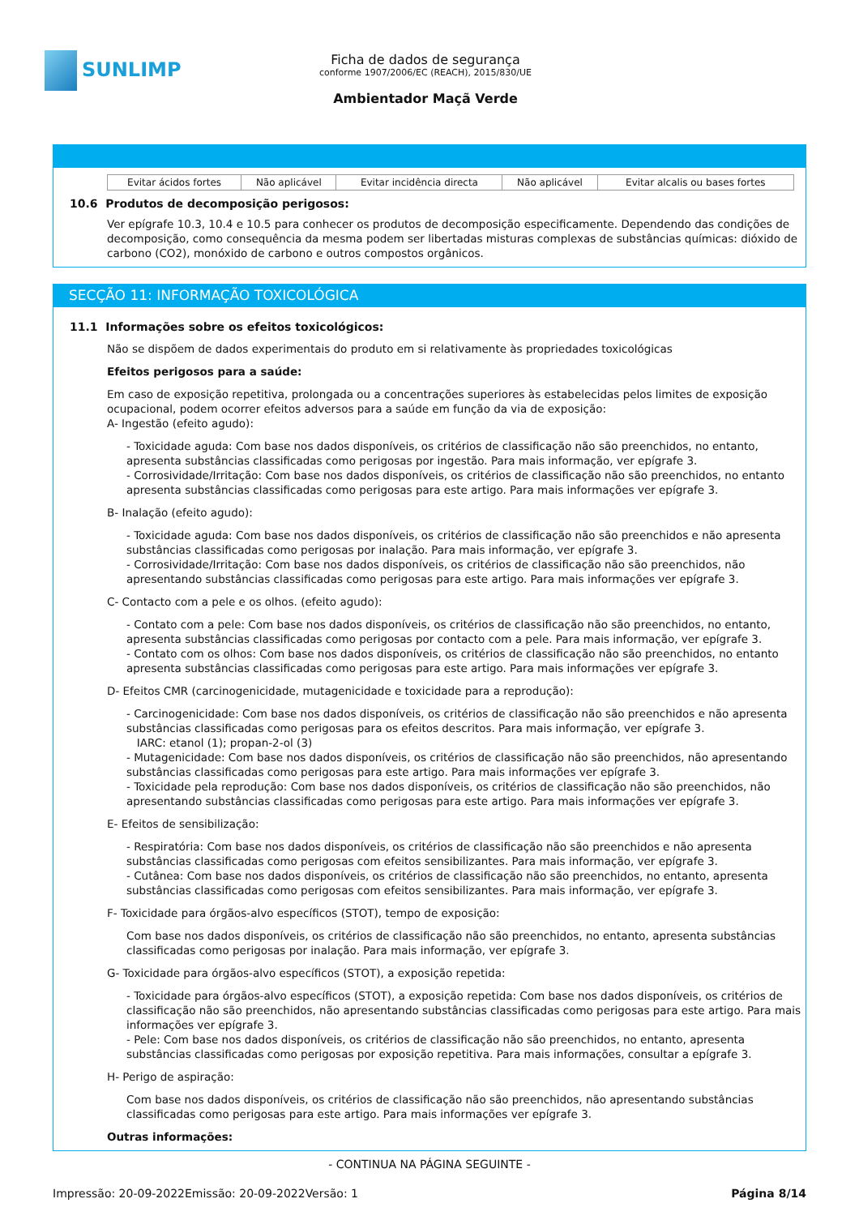SUNLIMP
Ficha de dados de segurança
conforme 1907/2006/EC (REACH), 2015/830/UE
Ambientador Maçã Verde
| Evitar ácidos fortes | Não aplicável | Evitar incidência directa | Não aplicável | Evitar alcalis ou bases fortes |
10.6 Produtos de decomposição perigosos:
Ver epígrafe 10.3, 10.4 e 10.5 para conhecer os produtos de decomposição especificamente. Dependendo das condições de decomposição, como consequência da mesma podem ser libertadas misturas complexas de substâncias químicas: dióxido de carbono (CO2), monóxido de carbono e outros compostos orgânicos.
SECÇÃO 11: INFORMAÇÃO TOXICOLÓGICA
11.1 Informações sobre os efeitos toxicológicos:
Não se dispõem de dados experimentais do produto em si relativamente às propriedades toxicológicas
Efeitos perigosos para a saúde:
Em caso de exposição repetitiva, prolongada ou a concentrações superiores às estabelecidas pelos limites de exposição ocupacional, podem ocorrer efeitos adversos para a saúde em função da via de exposição:
A- Ingestão (efeito agudo):
- Toxicidade aguda: Com base nos dados disponíveis, os critérios de classificação não são preenchidos, no entanto, apresenta substâncias classificadas como perigosas por ingestão. Para mais informação, ver epígrafe 3.
- Corrosividade/Irritação: Com base nos dados disponíveis, os critérios de classificação não são preenchidos, no entanto apresenta substâncias classificadas como perigosas para este artigo. Para mais informações ver epígrafe 3.
B- Inalação (efeito agudo):
- Toxicidade aguda: Com base nos dados disponíveis, os critérios de classificação não são preenchidos e não apresenta substâncias classificadas como perigosas por inalação. Para mais informação, ver epígrafe 3.
- Corrosividade/Irritação: Com base nos dados disponíveis, os critérios de classificação não são preenchidos, não apresentando substâncias classificadas como perigosas para este artigo. Para mais informações ver epígrafe 3.
C- Contacto com a pele e os olhos. (efeito agudo):
- Contato com a pele: Com base nos dados disponíveis, os critérios de classificação não são preenchidos, no entanto, apresenta substâncias classificadas como perigosas por contacto com a pele. Para mais informação, ver epígrafe 3.
- Contato com os olhos: Com base nos dados disponíveis, os critérios de classificação não são preenchidos, no entanto apresenta substâncias classificadas como perigosas para este artigo. Para mais informações ver epígrafe 3.
D- Efeitos CMR (carcinogenicidade, mutagenicidade e toxicidade para a reprodução):
- Carcinogenicidade: Com base nos dados disponíveis, os critérios de classificação não são preenchidos e não apresenta substâncias classificadas como perigosas para os efeitos descritos. Para mais informação, ver epígrafe 3.
IARC: etanol (1); propan-2-ol (3)
- Mutagenicidade: Com base nos dados disponíveis, os critérios de classificação não são preenchidos, não apresentando substâncias classificadas como perigosas para este artigo. Para mais informações ver epígrafe 3.
- Toxicidade pela reprodução: Com base nos dados disponíveis, os critérios de classificação não são preenchidos, não apresentando substâncias classificadas como perigosas para este artigo. Para mais informações ver epígrafe 3.
E- Efeitos de sensibilização:
- Respiratória: Com base nos dados disponíveis, os critérios de classificação não são preenchidos e não apresenta substâncias classificadas como perigosas com efeitos sensibilizantes. Para mais informação, ver epígrafe 3.
- Cutânea: Com base nos dados disponíveis, os critérios de classificação não são preenchidos, no entanto, apresenta substâncias classificadas como perigosas com efeitos sensibilizantes. Para mais informação, ver epígrafe 3.
F- Toxicidade para órgãos-alvo específicos (STOT), tempo de exposição:
Com base nos dados disponíveis, os critérios de classificação não são preenchidos, no entanto, apresenta substâncias classificadas como perigosas por inalação. Para mais informação, ver epígrafe 3.
G- Toxicidade para órgãos-alvo específicos (STOT), a exposição repetida:
- Toxicidade para órgãos-alvo específicos (STOT), a exposição repetida: Com base nos dados disponíveis, os critérios de classificação não são preenchidos, não apresentando substâncias classificadas como perigosas para este artigo. Para mais informações ver epígrafe 3.
- Pele: Com base nos dados disponíveis, os critérios de classificação não são preenchidos, no entanto, apresenta substâncias classificadas como perigosas por exposição repetitiva. Para mais informações, consultar a epígrafe 3.
H- Perigo de aspiração:
Com base nos dados disponíveis, os critérios de classificação não são preenchidos, não apresentando substâncias classificadas como perigosas para este artigo. Para mais informações ver epígrafe 3.
Outras informações:
- CONTINUA NA PÁGINA SEGUINTE -
Impressão: 20-09-2022 Emissão: 20-09-2022 Versão: 1 Página 8/14